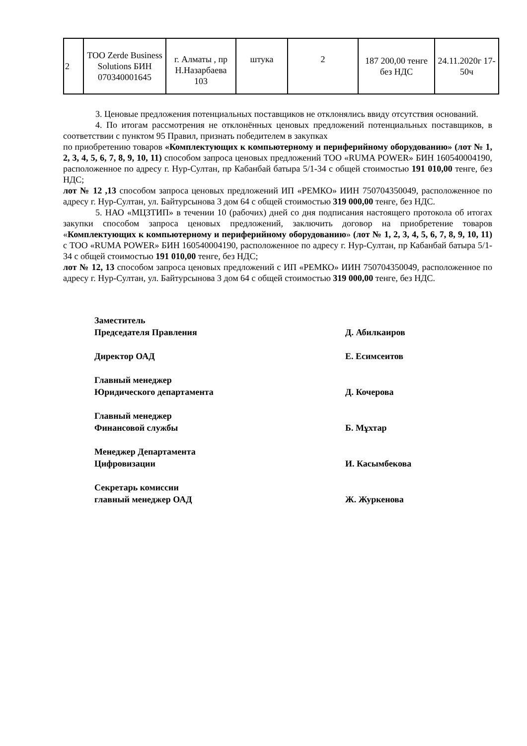| 2 | ТОО Zerde Business Solutions БИН 070340001645 | г. Алматы , пр Н.Назарбаева 103 | штука | 2 | 187 200,00 тенге без НДС | 24.11.2020г 17-50ч |
3. Ценовые предложения потенциальных поставщиков не отклонялись ввиду отсутствия оснований.
4. По итогам рассмотрения не отклонённых ценовых предложений потенциальных поставщиков, в соответствии с пунктом 95 Правил, признать победителем в закупках
по приобретению товаров «Комплектующих к компьютерному и периферийному оборудованию» (лот № 1, 2, 3, 4, 5, 6, 7, 8, 9, 10, 11) способом запроса ценовых предложений ТОО «RUMA POWER» БИН 160540004190, расположенное по адресу г. Нур-Султан, пр Кабанбай батыра 5/1-34 с общей стоимостью 191 010,00 тенге, без НДС;
лот № 12 ,13 способом запроса ценовых предложений ИП «РЕМКО» ИИН 750704350049, расположенное по адресу г. Нур-Султан, ул. Байтурсынова 3 дом 64 с общей стоимостью 319 000,00 тенге, без НДС.
5. НАО «МЦЗТИП» в течении 10 (рабочих) дней со дня подписания настоящего протокола об итогах закупки способом запроса ценовых предложений, заключить договор на приобретение товаров «Комплектующих к компьютерному и периферийному оборудованию» (лот № 1, 2, 3, 4, 5, 6, 7, 8, 9, 10, 11) с ТОО «RUMA POWER» БИН 160540004190, расположенное по адресу г. Нур-Султан, пр Кабанбай батыра 5/1-34 с общей стоимостью 191 010,00 тенге, без НДС;
лот № 12, 13 способом запроса ценовых предложений с ИП «РЕМКО» ИИН 750704350049, расположенное по адресу г. Нур-Султан, ул. Байтурсынова 3 дом 64 с общей стоимостью 319 000,00 тенге, без НДС.
Заместитель
Председателя Правления
Д. Абилкаиров
Директор ОАД Е. Есимсеитов
Главный менеджер
Юридического департамента
Д. Кочерова
Главный менеджер
Финансовой службы
Б. Мұхтар
Менеджер Департамента
Цифровизации
И. Касымбекова
Секретарь комиссии
главный менеджер ОАД
Ж. Журкенова